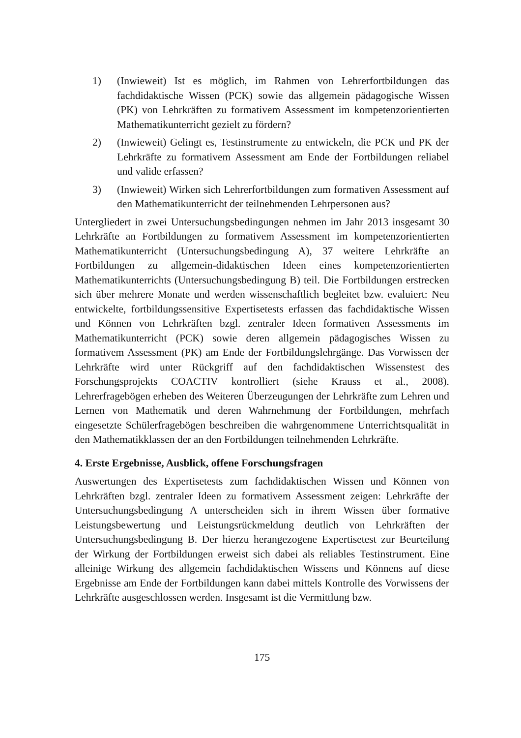1) (Inwieweit) Ist es möglich, im Rahmen von Lehrerfortbildungen das fachdidaktische Wissen (PCK) sowie das allgemein pädagogische Wissen (PK) von Lehrkräften zu formativem Assessment im kompetenzorientierten Mathematikunterricht gezielt zu fördern?
2) (Inwieweit) Gelingt es, Testinstrumente zu entwickeln, die PCK und PK der Lehrkräfte zu formativem Assessment am Ende der Fortbildungen reliabel und valide erfassen?
3) (Inwieweit) Wirken sich Lehrerfortbildungen zum formativen Assessment auf den Mathematikunterricht der teilnehmenden Lehrpersonen aus?
Untergliedert in zwei Untersuchungsbedingungen nehmen im Jahr 2013 insgesamt 30 Lehrkräfte an Fortbildungen zu formativem Assessment im kompetenzorientierten Mathematikunterricht (Untersuchungsbedingung A), 37 weitere Lehrkräfte an Fortbildungen zu allgemein-didaktischen Ideen eines kompetenzorientierten Mathematikunterrichts (Untersuchungsbedingung B) teil. Die Fortbildungen erstrecken sich über mehrere Monate und werden wissenschaftlich begleitet bzw. evaluiert: Neu entwickelte, fortbildungssensitive Expertisetests erfassen das fachdidaktische Wissen und Können von Lehrkräften bzgl. zentraler Ideen formativen Assessments im Mathematikunterricht (PCK) sowie deren allgemein pädagogisches Wissen zu formativem Assessment (PK) am Ende der Fortbildungslehrgänge. Das Vorwissen der Lehrkräfte wird unter Rückgriff auf den fachdidaktischen Wissenstest des Forschungsprojekts COACTIV kontrolliert (siehe Krauss et al., 2008). Lehrerfragebögen erheben des Weiteren Überzeugungen der Lehrkräfte zum Lehren und Lernen von Mathematik und deren Wahrnehmung der Fortbildungen, mehrfach eingesetzte Schülerfragebögen beschreiben die wahrgenommene Unterrichtsqualität in den Mathematikklassen der an den Fortbildungen teilnehmenden Lehrkräfte.
4. Erste Ergebnisse, Ausblick, offene Forschungsfragen
Auswertungen des Expertisetests zum fachdidaktischen Wissen und Können von Lehrkräften bzgl. zentraler Ideen zu formativem Assessment zeigen: Lehrkräfte der Untersuchungsbedingung A unterscheiden sich in ihrem Wissen über formative Leistungsbewertung und Leistungsrückmeldung deutlich von Lehrkräften der Untersuchungsbedingung B. Der hierzu herangezogene Expertisetest zur Beurteilung der Wirkung der Fortbildungen erweist sich dabei als reliables Testinstrument. Eine alleinige Wirkung des allgemein fachdidaktischen Wissens und Könnens auf diese Ergebnisse am Ende der Fortbildungen kann dabei mittels Kontrolle des Vorwissens der Lehrkräfte ausgeschlossen werden. Insgesamt ist die Vermittlung bzw.
175